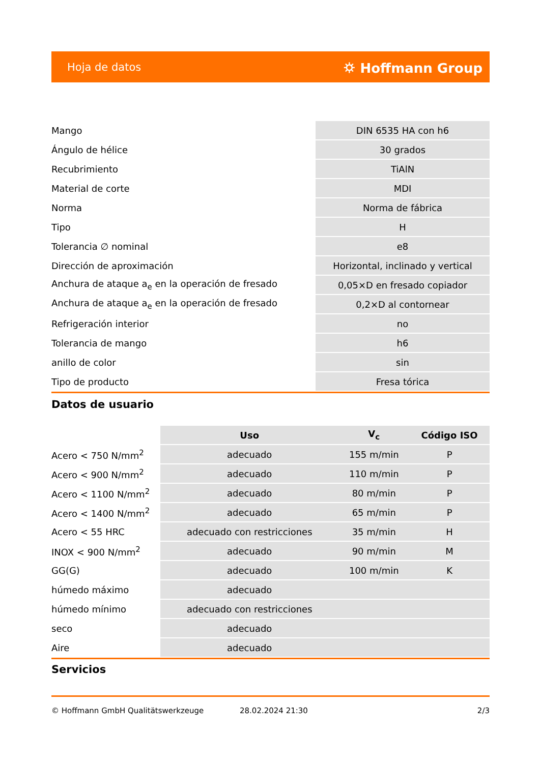Hoja de datos ⛭ Hoffmann Group
| Mango | DIN 6535 HA con h6 |
| Ángulo de hélice | 30 grados |
| Recubrimiento | TiAlN |
| Material de corte | MDI |
| Norma | Norma de fábrica |
| Tipo | H |
| Tolerancia ∅ nominal | e8 |
| Dirección de aproximación | Horizontal, inclinado y vertical |
| Anchura de ataque a<sub>e</sub> en la operación de fresado | 0,05×D en fresado copiador |
| Anchura de ataque a<sub>e</sub> en la operación de fresado | 0,2×D al contornear |
| Refrigeración interior | no |
| Tolerancia de mango | h6 |
| anillo de color | sin |
| Tipo de producto | Fresa tórica |
Datos de usuario
| | Uso | V<sub>c</sub> | Código ISO |
| --- | --- | --- | --- |
| Acero < 750 N/mm<sup>2</sup> | adecuado | 155 m/min | P |
| Acero < 900 N/mm<sup>2</sup> | adecuado | 110 m/min | P |
| Acero < 1100 N/mm<sup>2</sup> | adecuado | 80 m/min | P |
| Acero < 1400 N/mm<sup>2</sup> | adecuado | 65 m/min | P |
| Acero < 55 HRC | adecuado con restricciones | 35 m/min | H |
| INOX < 900 N/mm<sup>2</sup> | adecuado | 90 m/min | M |
| GG(G) | adecuado | 100 m/min | K |
| húmedo máximo | adecuado | | |
| húmedo mínimo | adecuado con restricciones | | |
| seco | adecuado | | |
| Aire | adecuado | | |
Servicios
© Hoffmann GmbH Qualitätswerkzeuge 28.02.2024 21:30 2/3